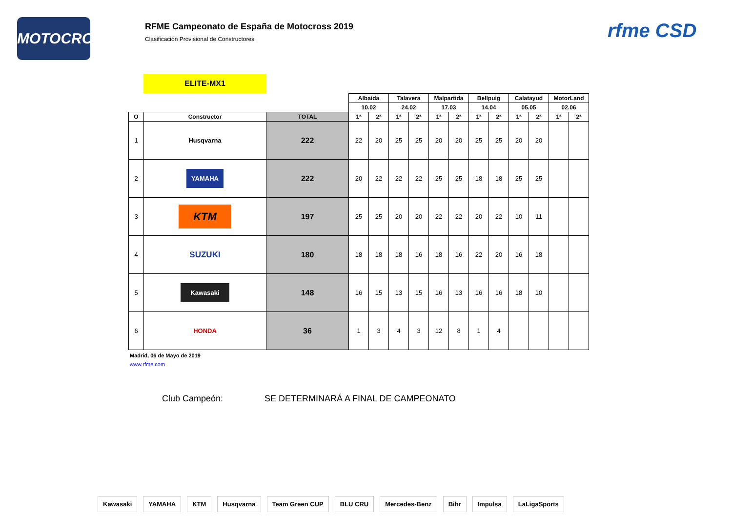MOTOCROSS
RFME Campeonato de España de Motocross 2019
Clasificación Provisional de Constructores
rfme CSD
ELITE-MX1
| | | | Albaida | | Talavera | | Malpartida | | Bellpuig | | Calatayud | | MotorLand | |
| | | | 10.02 | | 24.02 | | 17.03 | | 14.04 | | 05.05 | | 02.06 | |
| O | Constructor | TOTAL | 1ª | 2ª | 1ª | 2ª | 1ª | 2ª | 1ª | 2ª | 1ª | 2ª | 1ª | 2ª |
| 1 | Husqvarna | 222 | 22 | 20 | 25 | 25 | 20 | 20 | 25 | 25 | 20 | 20 | | |
| 2 | YAMAHA | 222 | 20 | 22 | 22 | 22 | 25 | 25 | 18 | 18 | 25 | 25 | | |
| 3 | KTM | 197 | 25 | 25 | 20 | 20 | 22 | 22 | 20 | 22 | 10 | 11 | | |
| 4 | SUZUKI | 180 | 18 | 18 | 18 | 16 | 18 | 16 | 22 | 20 | 16 | 18 | | |
| 5 | Kawasaki | 148 | 16 | 15 | 13 | 15 | 16 | 13 | 16 | 16 | 18 | 10 | | |
| 6 | HONDA | 36 | 1 | 3 | 4 | 3 | 12 | 8 | 1 | 4 | | | | |
Madrid, 06 de Mayo de 2019
www.rfme.com
Club Campeón: SE DETERMINARÁ A FINAL DE CAMPEONATO
Kawasaki YAMAHA KTM Husqvarna Team Green CUP BLU CRU Mercedes-Benz Bihr Impulsa LaLigaSports